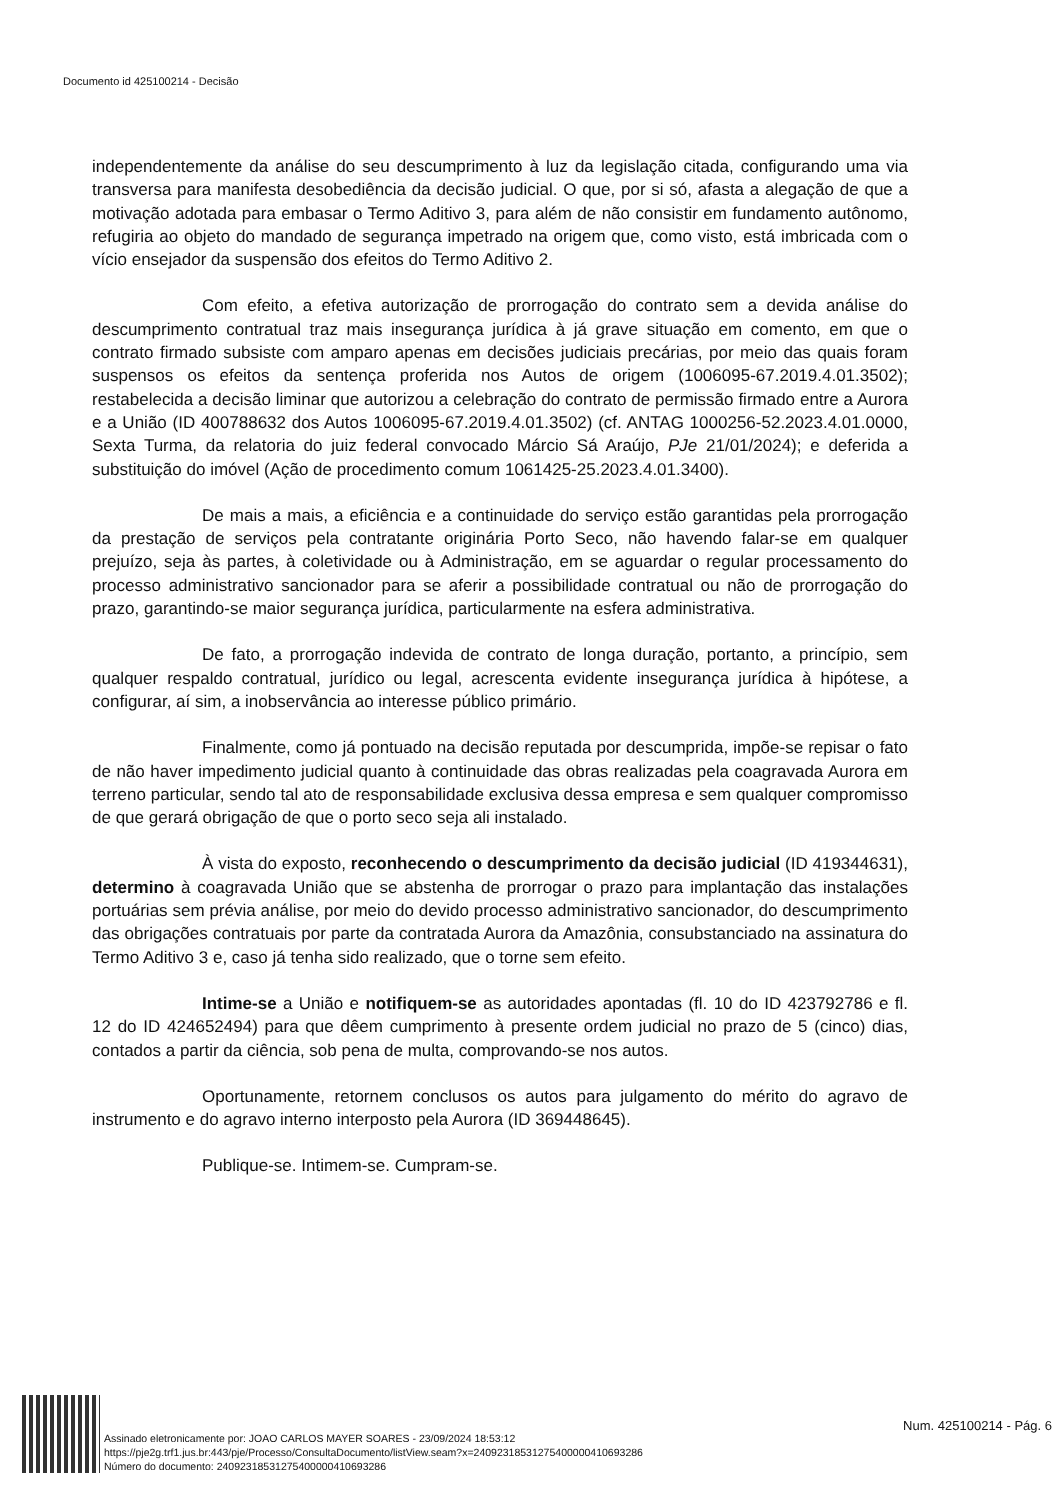Documento id 425100214 - Decisão
independentemente da análise do seu descumprimento à luz da legislação citada, configurando uma via transversa para manifesta desobediência da decisão judicial. O que, por si só, afasta a alegação de que a motivação adotada para embasar o Termo Aditivo 3, para além de não consistir em fundamento autônomo, refugiria ao objeto do mandado de segurança impetrado na origem que, como visto, está imbricada com o vício ensejador da suspensão dos efeitos do Termo Aditivo 2.
Com efeito, a efetiva autorização de prorrogação do contrato sem a devida análise do descumprimento contratual traz mais insegurança jurídica à já grave situação em comento, em que o contrato firmado subsiste com amparo apenas em decisões judiciais precárias, por meio das quais foram suspensos os efeitos da sentença proferida nos Autos de origem (1006095-67.2019.4.01.3502); restabelecida a decisão liminar que autorizou a celebração do contrato de permissão firmado entre a Aurora e a União (ID 400788632 dos Autos 1006095-67.2019.4.01.3502) (cf. ANTAG 1000256-52.2023.4.01.0000, Sexta Turma, da relatoria do juiz federal convocado Márcio Sá Araújo, PJe 21/01/2024); e deferida a substituição do imóvel (Ação de procedimento comum 1061425-25.2023.4.01.3400).
De mais a mais, a eficiência e a continuidade do serviço estão garantidas pela prorrogação da prestação de serviços pela contratante originária Porto Seco, não havendo falar-se em qualquer prejuízo, seja às partes, à coletividade ou à Administração, em se aguardar o regular processamento do processo administrativo sancionador para se aferir a possibilidade contratual ou não de prorrogação do prazo, garantindo-se maior segurança jurídica, particularmente na esfera administrativa.
De fato, a prorrogação indevida de contrato de longa duração, portanto, a princípio, sem qualquer respaldo contratual, jurídico ou legal, acrescenta evidente insegurança jurídica à hipótese, a configurar, aí sim, a inobservância ao interesse público primário.
Finalmente, como já pontuado na decisão reputada por descumprida, impõe-se repisar o fato de não haver impedimento judicial quanto à continuidade das obras realizadas pela coagravada Aurora em terreno particular, sendo tal ato de responsabilidade exclusiva dessa empresa e sem qualquer compromisso de que gerará obrigação de que o porto seco seja ali instalado.
À vista do exposto, reconhecendo o descumprimento da decisão judicial (ID 419344631), determino à coagravada União que se abstenha de prorrogar o prazo para implantação das instalações portuárias sem prévia análise, por meio do devido processo administrativo sancionador, do descumprimento das obrigações contratuais por parte da contratada Aurora da Amazônia, consubstanciado na assinatura do Termo Aditivo 3 e, caso já tenha sido realizado, que o torne sem efeito.
Intime-se a União e notifiquem-se as autoridades apontadas (fl. 10 do ID 423792786 e fl. 12 do ID 424652494) para que dêem cumprimento à presente ordem judicial no prazo de 5 (cinco) dias, contados a partir da ciência, sob pena de multa, comprovando-se nos autos.
Oportunamente, retornem conclusos os autos para julgamento do mérito do agravo de instrumento e do agravo interno interposto pela Aurora (ID 369448645).
Publique-se. Intimem-se. Cumpram-se.
Assinado eletronicamente por: JOAO CARLOS MAYER SOARES - 23/09/2024 18:53:12
https://pje2g.trf1.jus.br:443/pje/Processo/ConsultaDocumento/listView.seam?x=24092318531275400000410693286
Número do documento: 24092318531275400000410693286
Num. 425100214 - Pág. 6